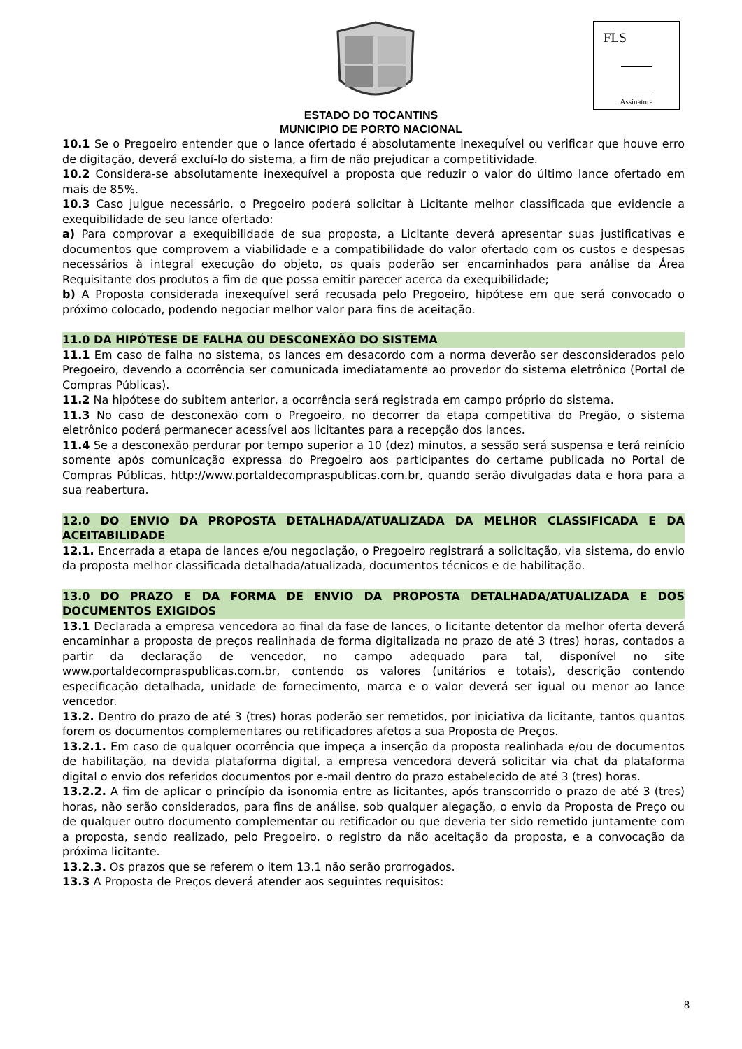FLS
Assinatura
ESTADO DO TOCANTINS
MUNICIPIO DE PORTO NACIONAL
10.1 Se o Pregoeiro entender que o lance ofertado é absolutamente inexequível ou verificar que houve erro de digitação, deverá excluí-lo do sistema, a fim de não prejudicar a competitividade.
10.2 Considera-se absolutamente inexequível a proposta que reduzir o valor do último lance ofertado em mais de 85%.
10.3 Caso julgue necessário, o Pregoeiro poderá solicitar à Licitante melhor classificada que evidencie a exequibilidade de seu lance ofertado:
a) Para comprovar a exequibilidade de sua proposta, a Licitante deverá apresentar suas justificativas e documentos que comprovem a viabilidade e a compatibilidade do valor ofertado com os custos e despesas necessários à integral execução do objeto, os quais poderão ser encaminhados para análise da Área Requisitante dos produtos a fim de que possa emitir parecer acerca da exequibilidade;
b) A Proposta considerada inexequível será recusada pelo Pregoeiro, hipótese em que será convocado o próximo colocado, podendo negociar melhor valor para fins de aceitação.
11.0 DA HIPÓTESE DE FALHA OU DESCONEXÃO DO SISTEMA
11.1 Em caso de falha no sistema, os lances em desacordo com a norma deverão ser desconsiderados pelo Pregoeiro, devendo a ocorrência ser comunicada imediatamente ao provedor do sistema eletrônico (Portal de Compras Públicas).
11.2 Na hipótese do subitem anterior, a ocorrência será registrada em campo próprio do sistema.
11.3 No caso de desconexão com o Pregoeiro, no decorrer da etapa competitiva do Pregão, o sistema eletrônico poderá permanecer acessível aos licitantes para a recepção dos lances.
11.4 Se a desconexão perdurar por tempo superior a 10 (dez) minutos, a sessão será suspensa e terá reinício somente após comunicação expressa do Pregoeiro aos participantes do certame publicada no Portal de Compras Públicas, http://www.portaldecompraspublicas.com.br, quando serão divulgadas data e hora para a sua reabertura.
12.0 DO ENVIO DA PROPOSTA DETALHADA/ATUALIZADA DA MELHOR CLASSIFICADA E DA ACEITABILIDADE
12.1. Encerrada a etapa de lances e/ou negociação, o Pregoeiro registrará a solicitação, via sistema, do envio da proposta melhor classificada detalhada/atualizada, documentos técnicos e de habilitação.
13.0 DO PRAZO E DA FORMA DE ENVIO DA PROPOSTA DETALHADA/ATUALIZADA E DOS DOCUMENTOS EXIGIDOS
13.1 Declarada a empresa vencedora ao final da fase de lances, o licitante detentor da melhor oferta deverá encaminhar a proposta de preços realinhada de forma digitalizada no prazo de até 3 (tres) horas, contados a partir da declaração de vencedor, no campo adequado para tal, disponível no site www.portaldecompraspublicas.com.br, contendo os valores (unitários e totais), descrição contendo especificação detalhada, unidade de fornecimento, marca e o valor deverá ser igual ou menor ao lance vencedor.
13.2. Dentro do prazo de até 3 (tres) horas poderão ser remetidos, por iniciativa da licitante, tantos quantos forem os documentos complementares ou retificadores afetos a sua Proposta de Preços.
13.2.1. Em caso de qualquer ocorrência que impeça a inserção da proposta realinhada e/ou de documentos de habilitação, na devida plataforma digital, a empresa vencedora deverá solicitar via chat da plataforma digital o envio dos referidos documentos por e-mail dentro do prazo estabelecido de até 3 (tres) horas.
13.2.2. A fim de aplicar o princípio da isonomia entre as licitantes, após transcorrido o prazo de até 3 (tres) horas, não serão considerados, para fins de análise, sob qualquer alegação, o envio da Proposta de Preço ou de qualquer outro documento complementar ou retificador ou que deveria ter sido remetido juntamente com a proposta, sendo realizado, pelo Pregoeiro, o registro da não aceitação da proposta, e a convocação da próxima licitante.
13.2.3. Os prazos que se referem o item 13.1 não serão prorrogados.
13.3 A Proposta de Preços deverá atender aos seguintes requisitos:
8